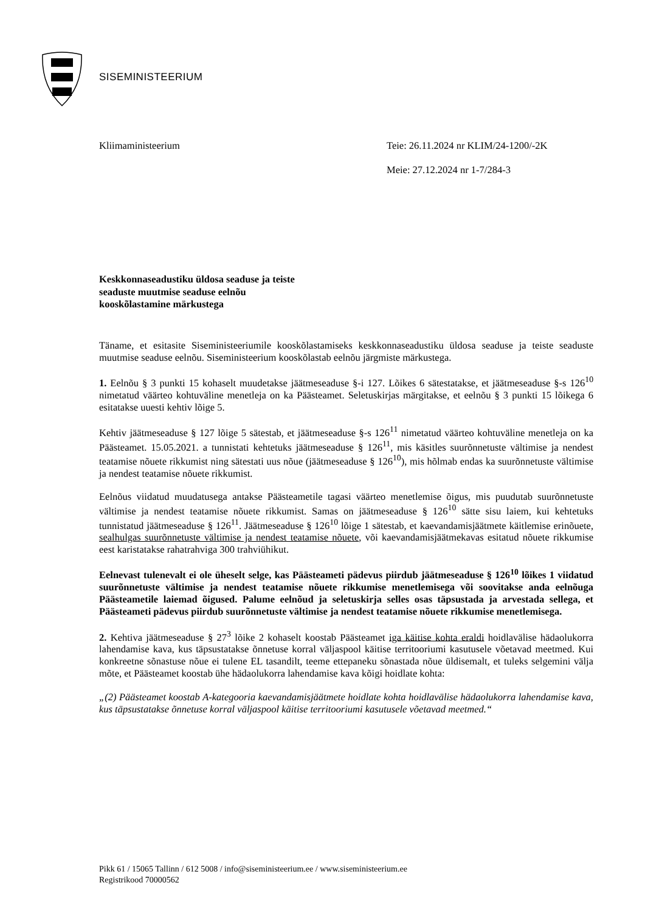SISEMINISTEERIUM
Kliimaministeerium Teie: 26.11.2024 nr KLIM/24-1200/-2K
Meie: 27.12.2024 nr 1-7/284-3
Keskkonnaseadustiku üldosa seaduse ja teiste
seaduste muutmise seaduse eelnõu
kooskõlastamine märkustega
Täname, et esitasite Siseministeeriumile kooskõlastamiseks keskkonnaseadustiku üldosa seaduse ja teiste seaduste muutmise seaduse eelnõu. Siseministeerium kooskõlastab eelnõu järgmiste märkustega.
1. Eelnõu § 3 punkti 15 kohaselt muudetakse jäätmeseaduse §-i 127. Lõikes 6 sätestatakse, et jäätmeseaduse §-s 126<sup>10</sup> nimetatud väärteo kohtuväline menetleja on ka Päästeamet. Seletuskirjas märgitakse, et eelnõu § 3 punkti 15 lõikega 6 esitatakse uuesti kehtiv lõige 5.
Kehtiv jäätmeseaduse § 127 lõige 5 sätestab, et jäätmeseaduse §-s 126<sup>11</sup> nimetatud väärteo kohtuväline menetleja on ka Päästeamet. 15.05.2021. a tunnistati kehtetuks jäätmeseaduse § 126<sup>11</sup>, mis käsitles suurõnnetuste vältimise ja nendest teatamise nõuete rikkumist ning sätestati uus nõue (jäätmeseaduse § 126<sup>10</sup>), mis hõlmab endas ka suurõnnetuste vältimise ja nendest teatamise nõuete rikkumist.
Eelnõus viidatud muudatusega antakse Päästeametile tagasi väärteo menetlemise õigus, mis puudutab suurõnnetuste vältimise ja nendest teatamise nõuete rikkumist. Samas on jäätmeseaduse § 126<sup>10</sup> sätte sisu laiem, kui kehtetuks tunnistatud jäätmeseaduse § 126<sup>11</sup>. Jäätmeseaduse § 126<sup>10</sup> lõige 1 sätestab, et kaevandamisjäätmete käitlemise erinõuete, sealhulgas suurõnnetuste vältimise ja nendest teatamise nõuete, või kaevandamisjäätmekavas esitatud nõuete rikkumise eest karistatakse rahatrahviga 300 trahviühikut.
Eelnevast tulenevalt ei ole üheselt selge, kas Päästeameti pädevus piirdub jäätmeseaduse § 126<sup>10</sup> lõikes 1 viidatud suurõnnetuste vältimise ja nendest teatamise nõuete rikkumise menetlemisega või soovitakse anda eelnõuga Päästeametile laiemad õigused. Palume eelnõud ja seletuskirja selles osas täpsustada ja arvestada sellega, et Päästeameti pädevus piirdub suurõnnetuste vältimise ja nendest teatamise nõuete rikkumise menetlemisega.
2. Kehtiva jäätmeseaduse § 27<sup>3</sup> lõike 2 kohaselt koostab Päästeamet iga käitise kohta eraldi hoidlavälise hädaolukorra lahendamise kava, kus täpsustatakse õnnetuse korral väljaspool käitise territooriumi kasutusele võetavad meetmed. Kui konkreetne sõnastuse nõue ei tulene EL tasandilt, teeme ettepaneku sõnastada nõue üldisemalt, et tuleks selgemini välja mõte, et Päästeamet koostab ühe hädaolukorra lahendamise kava kõigi hoidlate kohta:
„(2) Päästeamet koostab A-kategooria kaevandamisjäätmete hoidlate kohta hoidlavälise hädaolukorra lahendamise kava, kus täpsustatakse õnnetuse korral väljaspool käitise territooriumi kasutusele võetavad meetmed.“
Pikk 61 / 15065 Tallinn / 612 5008 / info@siseministeerium.ee / www.siseministeerium.ee
Registrikood 70000562